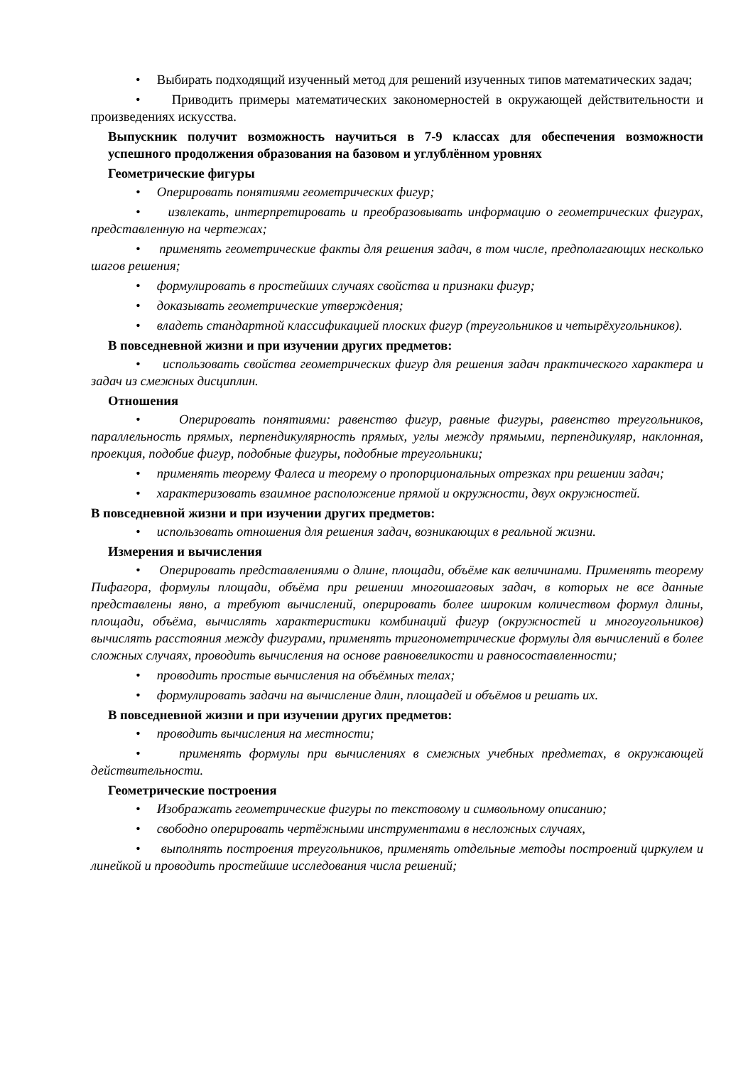• Выбирать подходящий изученный метод для решений изученных типов математических задач;
• Приводить примеры математических закономерностей в окружающей действительности и произведениях искусства.
Выпускник получит возможность научиться в 7-9 классах для обеспечения возможности успешного продолжения образования на базовом и углублённом уровнях
Геометрические фигуры
• Оперировать понятиями геометрических фигур;
• извлекать, интерпретировать и преобразовывать информацию о геометрических фигурах, представленную на чертежах;
• применять геометрические факты для решения задач, в том числе, предполагающих несколько шагов решения;
• формулировать в простейших случаях свойства и признаки фигур;
• доказывать геометрические утверждения;
• владеть стандартной классификацией плоских фигур (треугольников и четырёхугольников).
В повседневной жизни и при изучении других предметов:
• использовать свойства геометрических фигур для решения задач практического характера и задач из смежных дисциплин.
Отношения
• Оперировать понятиями: равенство фигур, равные фигуры, равенство треугольников, параллельность прямых, перпендикулярность прямых, углы между прямыми, перпендикуляр, наклонная, проекция, подобие фигур, подобные фигуры, подобные треугольники;
• применять теорему Фалеса и теорему о пропорциональных отрезках при решении задач;
• характеризовать взаимное расположение прямой и окружности, двух окружностей.
В повседневной жизни и при изучении других предметов:
• использовать отношения для решения задач, возникающих в реальной жизни.
Измерения и вычисления
• Оперировать представлениями о длине, площади, объёме как величинами. Применять теорему Пифагора, формулы площади, объёма при решении многошаговых задач, в которых не все данные представлены явно, а требуют вычислений, оперировать более широким количеством формул длины, площади, объёма, вычислять характеристики комбинаций фигур (окружностей и многоугольников) вычислять расстояния между фигурами, применять тригонометрические формулы для вычислений в более сложных случаях, проводить вычисления на основе равновеликости и равносоставленности;
• проводить простые вычисления на объёмных телах;
• формулировать задачи на вычисление длин, площадей и объёмов и решать их.
В повседневной жизни и при изучении других предметов:
• проводить вычисления на местности;
• применять формулы при вычислениях в смежных учебных предметах, в окружающей действительности.
Геометрические построения
• Изображать геометрические фигуры по текстовому и символьному описанию;
• свободно оперировать чертёжными инструментами в несложных случаях,
• выполнять построения треугольников, применять отдельные методы построений циркулем и линейкой и проводить простейшие исследования числа решений;